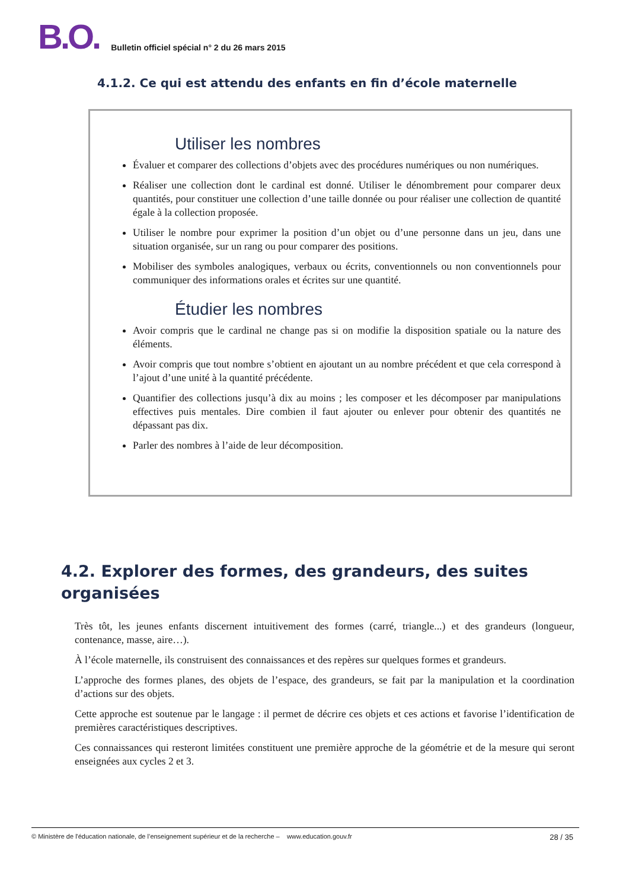B.O. Bulletin officiel spécial n° 2 du 26 mars 2015
4.1.2. Ce qui est attendu des enfants en fin d’école maternelle
Utiliser les nombres
Évaluer et comparer des collections d’objets avec des procédures numériques ou non numériques.
Réaliser une collection dont le cardinal est donné. Utiliser le dénombrement pour comparer deux quantités, pour constituer une collection d’une taille donnée ou pour réaliser une collection de quantité égale à la collection proposée.
Utiliser le nombre pour exprimer la position d’un objet ou d’une personne dans un jeu, dans une situation organisée, sur un rang ou pour comparer des positions.
Mobiliser des symboles analogiques, verbaux ou écrits, conventionnels ou non conventionnels pour communiquer des informations orales et écrites sur une quantité.
Étudier les nombres
Avoir compris que le cardinal ne change pas si on modifie la disposition spatiale ou la nature des éléments.
Avoir compris que tout nombre s’obtient en ajoutant un au nombre précédent et que cela correspond à l’ajout d’une unité à la quantité précédente.
Quantifier des collections jusqu’à dix au moins ; les composer et les décomposer par manipulations effectives puis mentales. Dire combien il faut ajouter ou enlever pour obtenir des quantités ne dépassant pas dix.
Parler des nombres à l’aide de leur décomposition.
4.2. Explorer des formes, des grandeurs, des suites organisées
Très tôt, les jeunes enfants discernent intuitivement des formes (carré, triangle...) et des grandeurs (longueur, contenance, masse, aire…).
À l’école maternelle, ils construisent des connaissances et des repères sur quelques formes et grandeurs.
L’approche des formes planes, des objets de l’espace, des grandeurs, se fait par la manipulation et la coordination d’actions sur des objets.
Cette approche est soutenue par le langage : il permet de décrire ces objets et ces actions et favorise l’identification de premières caractéristiques descriptives.
Ces connaissances qui resteront limitées constituent une première approche de la géométrie et de la mesure qui seront enseignées aux cycles 2 et 3.
© Ministère de l'éducation nationale, de l’enseignement supérieur et de la recherche – www.education.gouv.fr 28 / 35